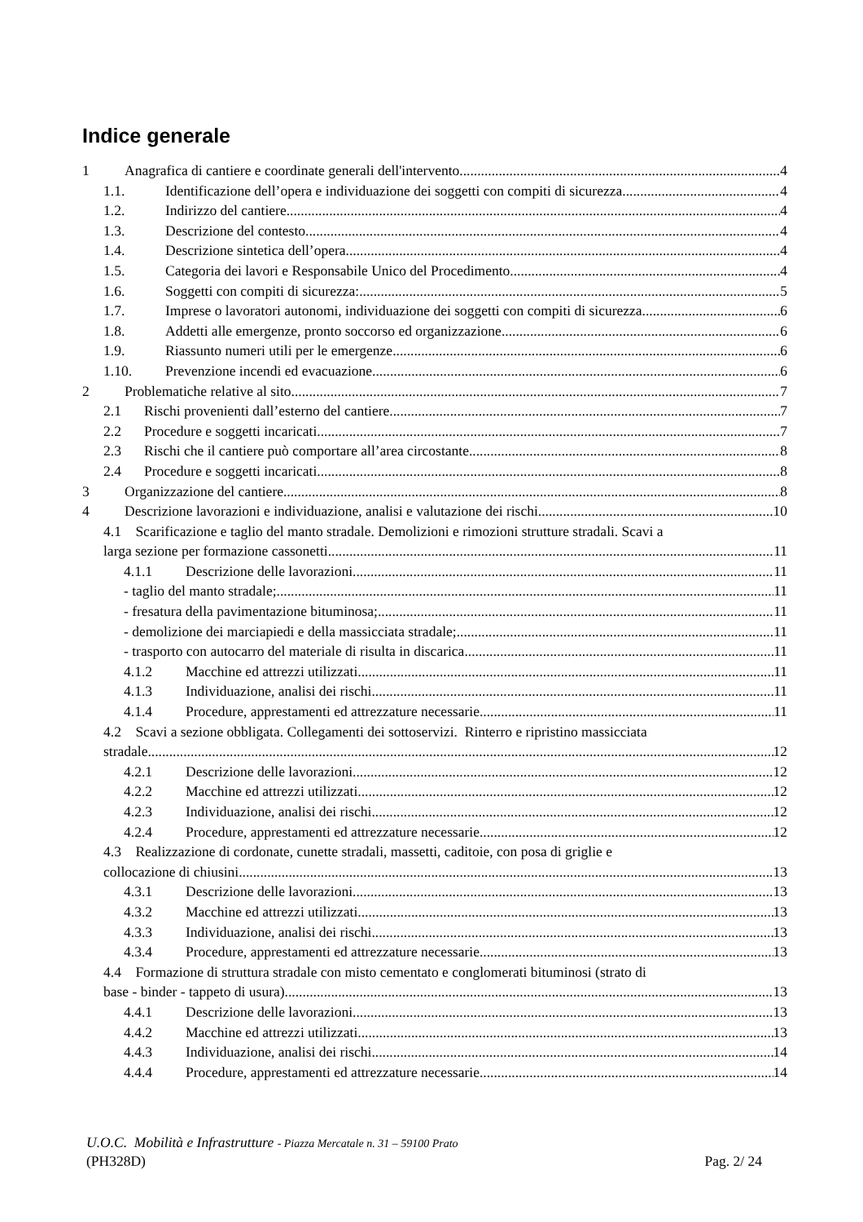Indice generale
1 Anagrafica di cantiere e coordinate generali dell'intervento 4
1.1. Identificazione dell’opera e individuazione dei soggetti con compiti di sicurezza 4
1.2. Indirizzo del cantiere 4
1.3. Descrizione del contesto 4
1.4. Descrizione sintetica dell’opera 4
1.5. Categoria dei lavori e Responsabile Unico del Procedimento 4
1.6. Soggetti con compiti di sicurezza: 5
1.7. Imprese o lavoratori autonomi, individuazione dei soggetti con compiti di sicurezza. 6
1.8. Addetti alle emergenze, pronto soccorso ed organizzazione 6
1.9. Riassunto numeri utili per le emergenze 6
1.10. Prevenzione incendi ed evacuazione 6
2 Problematiche relative al sito 7
2.1 Rischi provenienti dall’esterno del cantiere 7
2.2 Procedure e soggetti incaricati 7
2.3 Rischi che il cantiere può comportare all’area circostante 8
2.4 Procedure e soggetti incaricati 8
3 Organizzazione del cantiere 8
4 Descrizione lavorazioni e individuazione, analisi e valutazione dei rischi 10
4.1 Scarificazione e taglio del manto stradale. Demolizioni e rimozioni strutture stradali. Scavi a
larga sezione per formazione cassonetti 11
4.1.1 Descrizione delle lavorazioni 11
- taglio del manto stradale; 11
- fresatura della pavimentazione bituminosa; 11
- demolizione dei marciapiedi e della massicciata stradale; 11
- trasporto con autocarro del materiale di risulta in discarica 11
4.1.2 Macchine ed attrezzi utilizzati 11
4.1.3 Individuazione, analisi dei rischi 11
4.1.4 Procedure, apprestamenti ed attrezzature necessarie 11
4.2 Scavi a sezione obbligata. Collegamenti dei sottoservizi. Rinterro e ripristino massicciata
stradale 12
4.2.1 Descrizione delle lavorazioni 12
4.2.2 Macchine ed attrezzi utilizzati 12
4.2.3 Individuazione, analisi dei rischi 12
4.2.4 Procedure, apprestamenti ed attrezzature necessarie 12
4.3 Realizzazione di cordonate, cunette stradali, massetti, caditoie, con posa di griglie e
collocazione di chiusini 13
4.3.1 Descrizione delle lavorazioni 13
4.3.2 Macchine ed attrezzi utilizzati 13
4.3.3 Individuazione, analisi dei rischi 13
4.3.4 Procedure, apprestamenti ed attrezzature necessarie 13
4.4 Formazione di struttura stradale con misto cementato e conglomerati bituminosi (strato di
base - binder - tappeto di usura) 13
4.4.1 Descrizione delle lavorazioni 13
4.4.2 Macchine ed attrezzi utilizzati 13
4.4.3 Individuazione, analisi dei rischi 14
4.4.4 Procedure, apprestamenti ed attrezzature necessarie 14
U.O.C. Mobilità e Infrastrutture - Piazza Mercatale n. 31 – 59100 Prato
(PH328D) Pag. 2/ 24